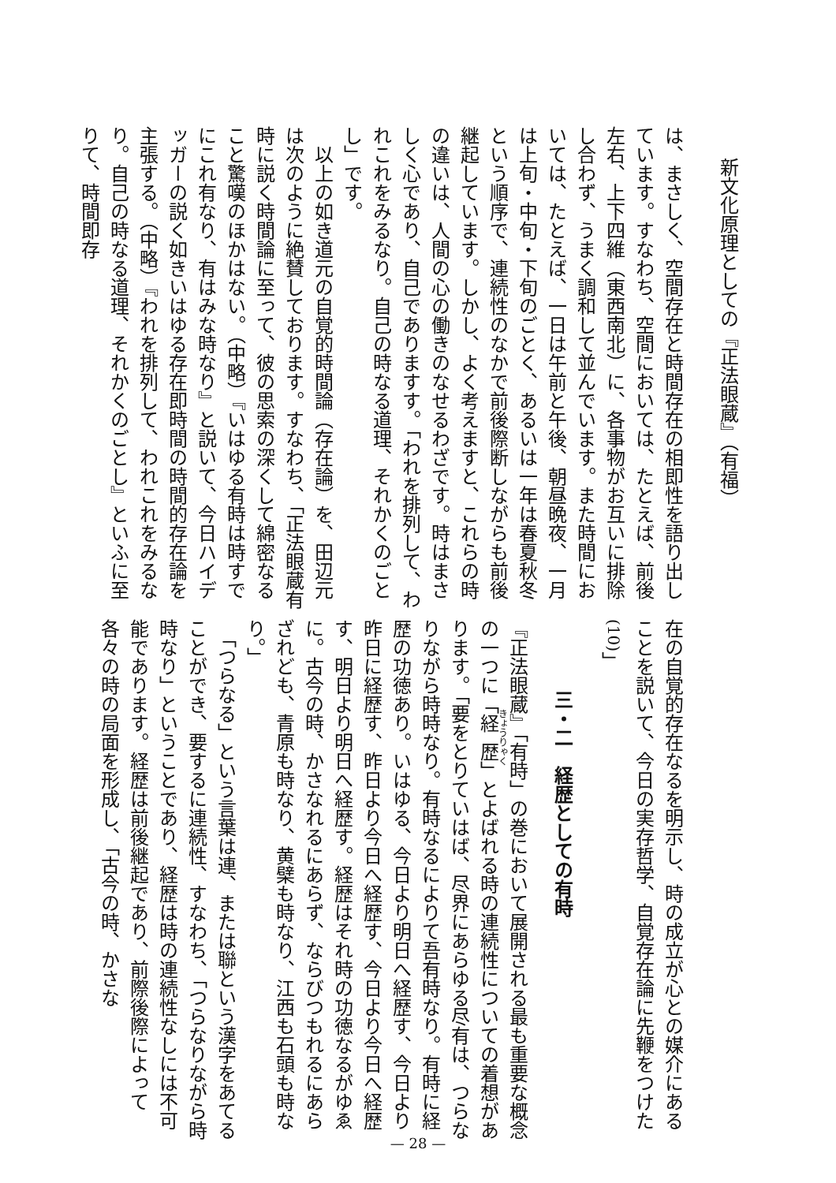新文化原理としての『正法眼蔵』（有福）
は、まさしく、空間存在と時間存在の相即性を語り出しています。すなわち、空間においては、たとえば、前後左右、上下四維（東西南北）に、各事物がお互いに排除し合わず、うまく調和して並んでいます。また時間においては、たとえば、一日は午前と午後、朝昼晩夜、一月は上旬・中旬・下旬のごとく、あるいは一年は春夏秋冬という順序で、連続性のなかで前後際断しながらも前後継起しています。しかし、よく考えますと、これらの時の違いは、人間の心の働きのなせるわざです。時はまさしく心であり、自己でありますす。「われを排列して、われこれをみるなり。自己の時なる道理、それかくのごとし」です。
　以上の如き道元の自覚的時間論（存在論）を、田辺元は次のように絶賛しております。すなわち、「正法眼蔵有時に説く時間論に至って、彼の思索の深くして綿密なること驚嘆のほかはない。（中略）『いはゆる有時は時すでにこれ有なり、有はみな時なり』と説いて、今日ハイデッガーの説く如きいはゆる存在即時間の時間的存在論を主張する。（中略）『われを排列して、われこれをみるなり。自己の時なる道理、それかくのごとし』といふに至りて、時間即存
在の自覚的存在なるを明示し、時の成立が心との媒介にあることを説いて、今日の実存哲学、自覚存在論に先鞭をつけた<sup>(10)</sup>」
三・二　経歴としての有時
『正法眼蔵』「有時」の巻において展開される最も重要な概念の一つに「経歴」とよばれる時の連続性についての着想があります。「要をとりていはば、尽界にあらゆる尽有は、つらなりながら時時なり。有時なるによりて吾有時なり。有時に経歴の功徳あり。いはゆる、今日より明日へ経歴す、今日より昨日に経歴す、昨日より今日へ経歴す、今日より今日へ経歴す、明日より明日へ経歴す。経歴はそれ時の功徳なるがゆゑに。古今の時、かさなれるにあらず、ならびつもれるにあらざれども、青原も時なり、黄檗も時なり、江西も石頭も時なり。」
　「つらなる」という言葉は連、または聯という漢字をあてることができ、要するに連続性、すなわち、「つらなりながら時時なり」ということであり、経歴は時の連続性なしには不可能であります。経歴は前後継起であり、前際後際によって各々の時の局面を形成し、「古今の時、かさな
— 28 —